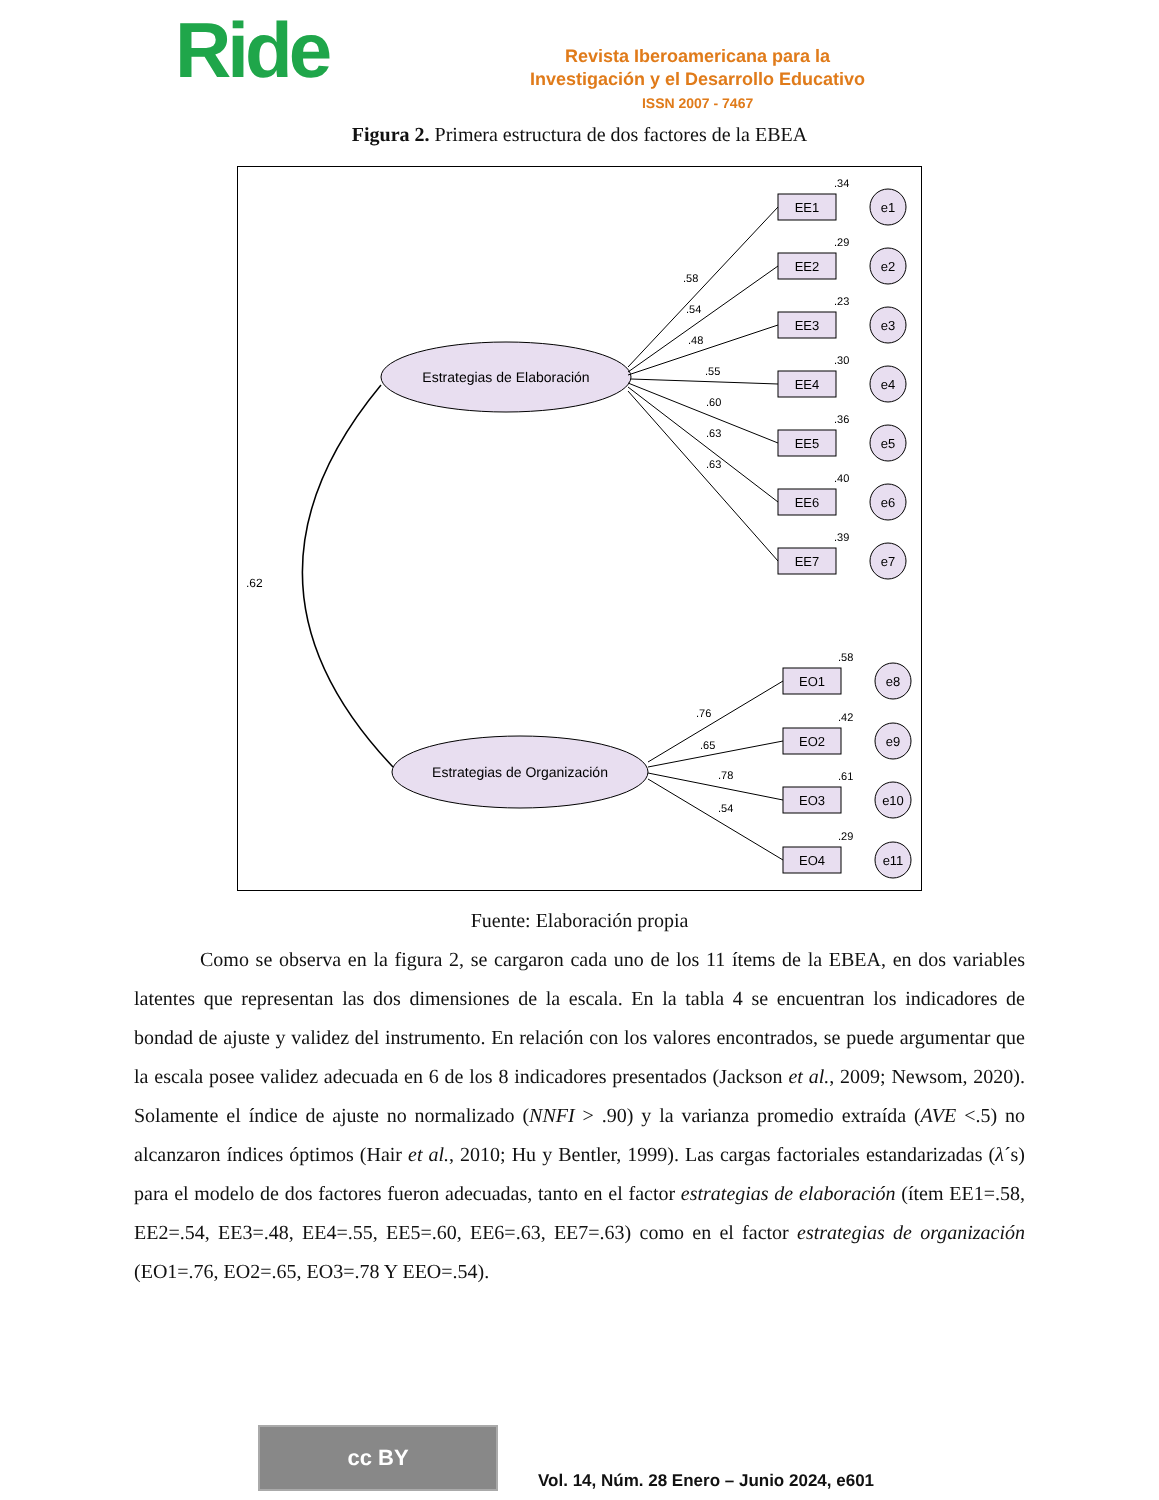Ride
Revista Iberoamericana para la
Investigación y el Desarrollo Educativo
ISSN 2007 - 7467
Figura 2. Primera estructura de dos factores de la EBEA
Estrategias de Elaboración
Estrategias de Organización
.62
.58
.54
.48
.55
.60
.63
.63
.76
.65
.78
.54
EE1
e1
.34
EE2
e2
.29
EE3
e3
.23
EE4
e4
.30
EE5
e5
.36
EE6
e6
.40
EE7
e7
.39
EO1
e8
.58
EO2
e9
.42
EO3
e10
.61
EO4
e11
.29
Fuente: Elaboración propia
Como se observa en la figura 2, se cargaron cada uno de los 11 ítems de la EBEA, en dos variables latentes que representan las dos dimensiones de la escala. En la tabla 4 se encuentran los indicadores de bondad de ajuste y validez del instrumento. En relación con los valores encontrados, se puede argumentar que la escala posee validez adecuada en 6 de los 8 indicadores presentados (Jackson et al., 2009; Newsom, 2020). Solamente el índice de ajuste no normalizado (NNFI > .90) y la varianza promedio extraída (AVE <.5) no alcanzaron índices óptimos (Hair et al., 2010; Hu y Bentler, 1999). Las cargas factoriales estandarizadas (λ´s) para el modelo de dos factores fueron adecuadas, tanto en el factor estrategias de elaboración (ítem EE1=.58, EE2=.54, EE3=.48, EE4=.55, EE5=.60, EE6=.63, EE7=.63) como en el factor estrategias de organización (EO1=.76, EO2=.65, EO3=.78 Y EEO=.54).
cc BY
Vol. 14, Núm. 28 Enero – Junio 2024, e601